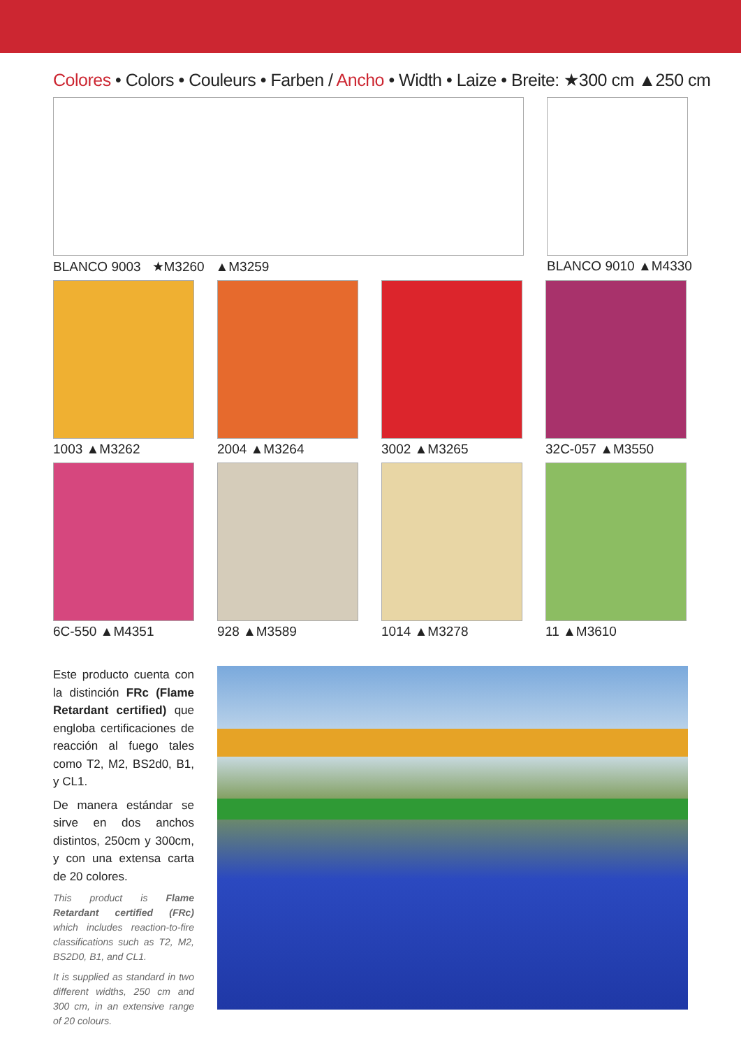Colores • Colors • Couleurs • Farben / Ancho • Width • Laize • Breite: ★300 cm ▲250 cm
BLANCO 9003 ★M3260 ▲M3259 BLANCO 9010 ▲M4330
1003 ▲M3262 2004 ▲M3264 3002 ▲M3265 32C-057 ▲M3550
6C-550 ▲M4351 928 ▲M3589 1014 ▲M3278 11 ▲M3610
Este producto cuenta con la distinción FRc (Flame Retardant certified) que engloba certificaciones de reacción al fuego tales como T2, M2, BS2d0, B1, y CL1.
De manera estándar se sirve en dos anchos distintos, 250cm y 300cm, y con una extensa carta de 20 colores.
This product is Flame Retardant certified (FRc) which includes reaction-to-fire classifications such as T2, M2, BS2D0, B1, and CL1.
It is supplied as standard in two different widths, 250 cm and 300 cm, in an extensive range of 20 colours.